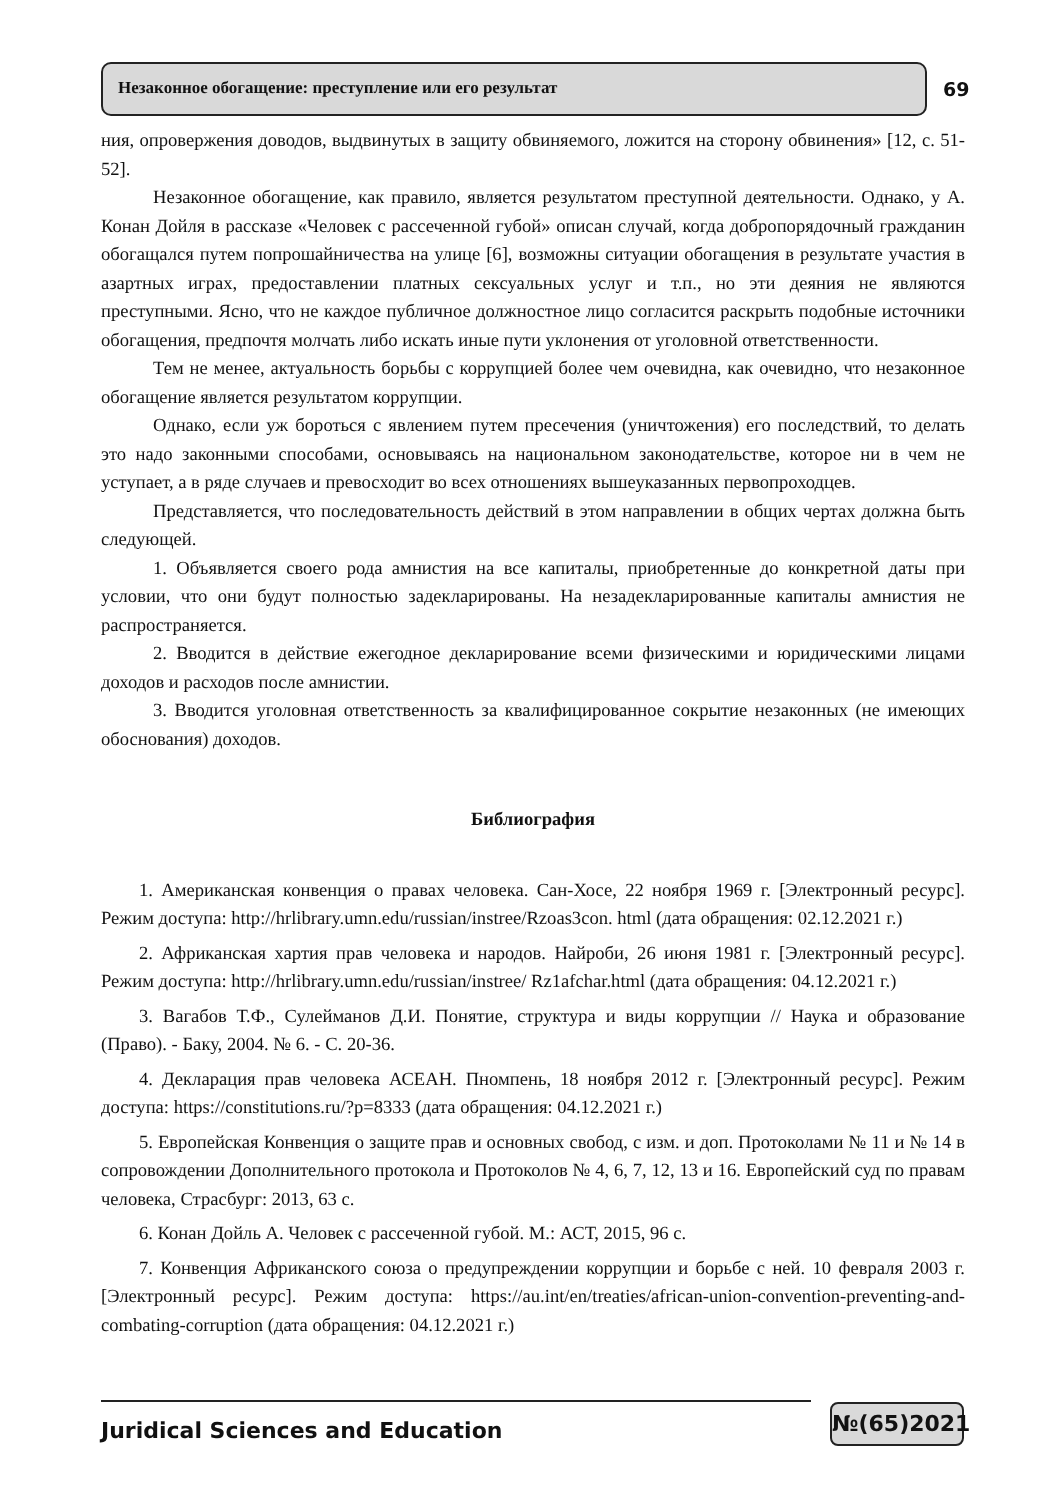Незаконное обогащение: преступление или его результат
69
ния, опровержения доводов, выдвинутых в защиту обвиняемого, ложится на сторону обвинения» [12, с. 51-52].
Незаконное обогащение, как правило, является результатом преступной деятельности. Однако, у А. Конан Дойля в рассказе «Человек с рассеченной губой» описан случай, когда добропорядочный гражданин обогащался путем попрошайничества на улице [6], возможны ситуации обогащения в результате участия в азартных играх, предоставлении платных сексуальных услуг и т.п., но эти деяния не являются преступными. Ясно, что не каждое публичное должностное лицо согласится раскрыть подобные источники обогащения, предпочтя молчать либо искать иные пути уклонения от уголовной ответственности.
Тем не менее, актуальность борьбы с коррупцией более чем очевидна, как очевидно, что незаконное обогащение является результатом коррупции.
Однако, если уж бороться с явлением путем пресечения (уничтожения) его последствий, то делать это надо законными способами, основываясь на национальном законодательстве, которое ни в чем не уступает, а в ряде случаев и превосходит во всех отношениях вышеуказанных первопроходцев.
Представляется, что последовательность действий в этом направлении в общих чертах должна быть следующей.
1. Объявляется своего рода амнистия на все капиталы, приобретенные до конкретной даты при условии, что они будут полностью задекларированы. На незадекларированные капиталы амнистия не распространяется.
2. Вводится в действие ежегодное декларирование всеми физическими и юридическими лицами доходов и расходов после амнистии.
3. Вводится уголовная ответственность за квалифицированное сокрытие незаконных (не имеющих обоснования) доходов.
Библиография
1. Американская конвенция о правах человека. Сан-Хосе, 22 ноября 1969 г. [Электронный ресурс]. Режим доступа: http://hrlibrary.umn.edu/russian/instree/Rzoas3con. html (дата обращения: 02.12.2021 г.)
2. Африканская хартия прав человека и народов. Найроби, 26 июня 1981 г. [Электронный ресурс]. Режим доступа: http://hrlibrary.umn.edu/russian/instree/ Rz1afchar.html (дата обращения: 04.12.2021 г.)
3. Вагабов Т.Ф., Сулейманов Д.И. Понятие, структура и виды коррупции // Наука и образование (Право). - Баку, 2004. № 6. - С. 20-36.
4. Декларация прав человека АСЕАН. Пномпень, 18 ноября 2012 г. [Электронный ресурс]. Режим доступа: https://constitutions.ru/?p=8333 (дата обращения: 04.12.2021 г.)
5. Европейская Конвенция о защите прав и основных свобод, с изм. и доп. Протоколами № 11 и № 14 в сопровождении Дополнительного протокола и Протоколов № 4, 6, 7, 12, 13 и 16. Европейский суд по правам человека, Страсбург: 2013, 63 с.
6. Конан Дойль А. Человек с рассеченной губой. М.: АСТ, 2015, 96 с.
7. Конвенция Африканского союза о предупреждении коррупции и борьбе с ней. 10 февраля 2003 г. [Электронный ресурс]. Режим доступа: https://au.int/en/treaties/african-union-convention-preventing-and-combating-corruption (дата обращения: 04.12.2021 г.)
Juridical Sciences and Education
№(65)2021